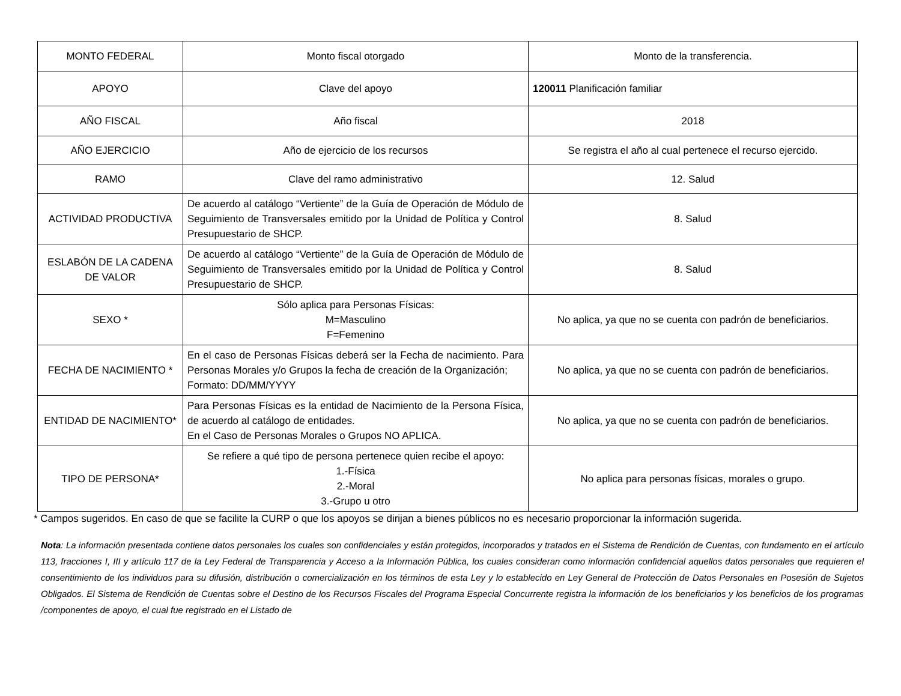| MONTO FEDERAL | Monto fiscal otorgado | Monto de la transferencia. |
| APOYO | Clave del apoyo | 120011 Planificación familiar |
| AÑO FISCAL | Año fiscal | 2018 |
| AÑO EJERCICIO | Año de ejercicio de los recursos | Se registra el año al cual pertenece el recurso ejercido. |
| RAMO | Clave del ramo administrativo | 12. Salud |
| ACTIVIDAD PRODUCTIVA | De acuerdo al catálogo “Vertiente” de la Guía de Operación de Módulo de Seguimiento de Transversales emitido por la Unidad de Política y Control Presupuestario de SHCP. | 8. Salud |
| ESLABÓN DE LA CADENA DE VALOR | De acuerdo al catálogo “Vertiente” de la Guía de Operación de Módulo de Seguimiento de Transversales emitido por la Unidad de Política y Control Presupuestario de SHCP. | 8. Salud |
| SEXO * | Sólo aplica para Personas Físicas: M=Masculino F=Femenino | No aplica, ya que no se cuenta con padrón de beneficiarios. |
| FECHA DE NACIMIENTO * | En el caso de Personas Físicas deberá ser la Fecha de nacimiento. Para Personas Morales y/o Grupos la fecha de creación de la Organización; Formato: DD/MM/YYYY | No aplica, ya que no se cuenta con padrón de beneficiarios. |
| ENTIDAD DE NACIMIENTO* | Para Personas Físicas es la entidad de Nacimiento de la Persona Física, de acuerdo al catálogo de entidades. En el Caso de Personas Morales o Grupos NO APLICA. | No aplica, ya que no se cuenta con padrón de beneficiarios. |
| TIPO DE PERSONA* | Se refiere a qué tipo de persona pertenece quien recibe el apoyo: 1.-Física 2.-Moral 3.-Grupo u otro | No aplica para personas físicas, morales o grupo. |
* Campos sugeridos. En caso de que se facilite la CURP o que los apoyos se dirijan a bienes públicos no es necesario proporcionar la información sugerida.
Nota: La información presentada contiene datos personales los cuales son confidenciales y están protegidos, incorporados y tratados en el Sistema de Rendición de Cuentas, con fundamento en el artículo 113, fracciones I, III y artículo 117 de la Ley Federal de Transparencia y Acceso a la Información Pública, los cuales consideran como información confidencial aquellos datos personales que requieren el consentimiento de los individuos para su difusión, distribución o comercialización en los términos de esta Ley y lo establecido en Ley General de Protección de Datos Personales en Posesión de Sujetos Obligados. El Sistema de Rendición de Cuentas sobre el Destino de los Recursos Fiscales del Programa Especial Concurrente registra la información de los beneficiarios y los beneficios de los programas /componentes de apoyo, el cual fue registrado en el Listado de